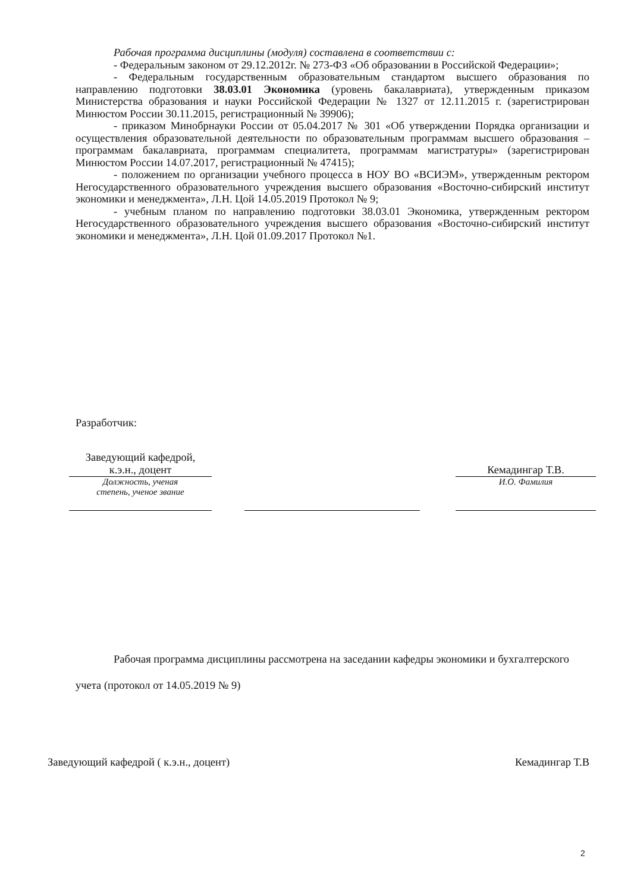Рабочая программа дисциплины (модуля) составлена в соответствии с:
- Федеральным законом от 29.12.2012г. № 273-ФЗ «Об образовании в Российской Федерации»;
- Федеральным государственным образовательным стандартом высшего образования по направлению подготовки 38.03.01 Экономика (уровень бакалавриата), утвержденным приказом Министерства образования и науки Российской Федерации № 1327 от 12.11.2015 г. (зарегистрирован Минюстом России 30.11.2015, регистрационный № 39906);
- приказом Минобрнауки России от 05.04.2017 № 301 «Об утверждении Порядка организации и осуществления образовательной деятельности по образовательным программам высшего образования – программам бакалавриата, программам специалитета, программам магистратуры» (зарегистрирован Минюстом России 14.07.2017, регистрационный № 47415);
- положением по организации учебного процесса в НОУ ВО «ВСИЭМ», утвержденным ректором Негосударственного образовательного учреждения высшего образования «Восточно-сибирский институт экономики и менеджмента», Л.Н. Цой 14.05.2019 Протокол № 9;
- учебным планом по направлению подготовки 38.03.01 Экономика, утвержденным ректором Негосударственного образовательного учреждения высшего образования «Восточно-сибирский институт экономики и менеджмента», Л.Н. Цой 01.09.2017 Протокол №1.
Разработчик:
| Заведующий кафедрой, к.э.н., доцент | | | | Кемадингар Т.В. |
| Должность, ученая степень, ученое звание | | | | И.О. Фамилия |
Рабочая программа дисциплины рассмотрена на заседании кафедры экономики и бухгалтерского учета (протокол от 14.05.2019 № 9)
Заведующий кафедрой ( к.э.н., доцент) Кемадингар Т.В
2